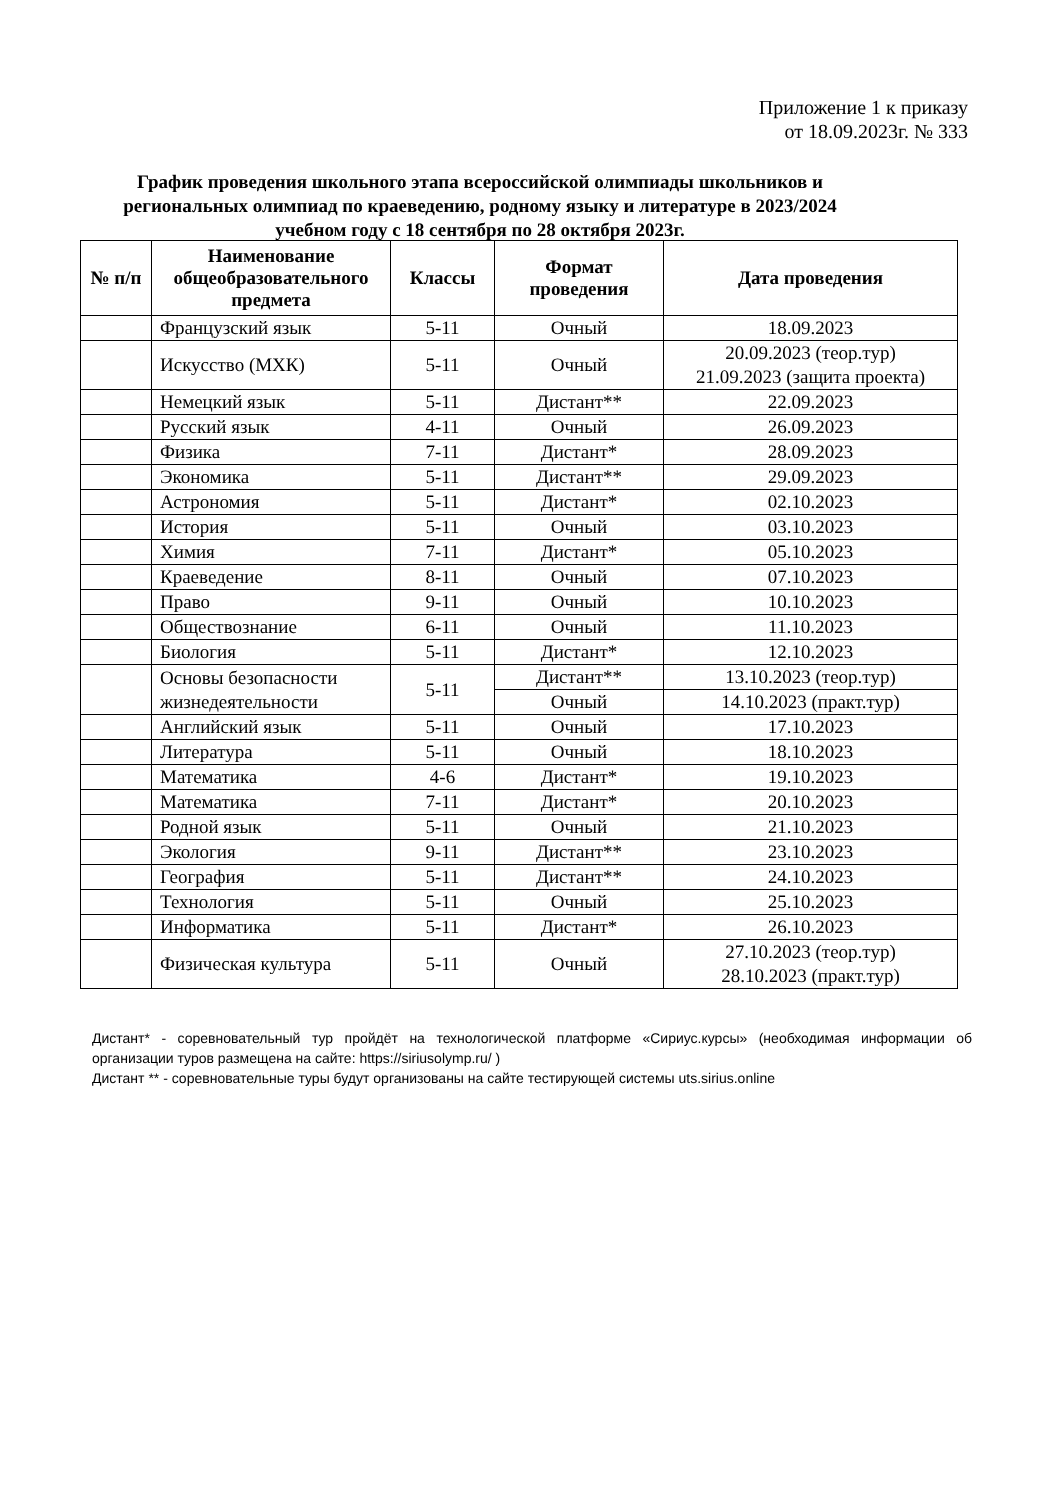Приложение 1 к приказу
от 18.09.2023г. № 333
График проведения школьного этапа всероссийской олимпиады школьников и региональных олимпиад по краеведению, родному языку и литературе в 2023/2024 учебном году с 18 сентября по 28 октября 2023г.
| № п/п | Наименование общеобразовательного предмета | Классы | Формат проведения | Дата проведения |
| --- | --- | --- | --- | --- |
| | Французский язык | 5-11 | Очный | 18.09.2023 |
| | Искусство (МХК) | 5-11 | Очный | 20.09.2023 (теор.тур) 21.09.2023 (защита проекта) |
| | Немецкий язык | 5-11 | Дистант** | 22.09.2023 |
| | Русский язык | 4-11 | Очный | 26.09.2023 |
| | Физика | 7-11 | Дистант* | 28.09.2023 |
| | Экономика | 5-11 | Дистант** | 29.09.2023 |
| | Астрономия | 5-11 | Дистант* | 02.10.2023 |
| | История | 5-11 | Очный | 03.10.2023 |
| | Химия | 7-11 | Дистант* | 05.10.2023 |
| | Краеведение | 8-11 | Очный | 07.10.2023 |
| | Право | 9-11 | Очный | 10.10.2023 |
| | Обществознание | 6-11 | Очный | 11.10.2023 |
| | Биология | 5-11 | Дистант* | 12.10.2023 |
| | Основы безопасности жизнедеятельности | 5-11 | Дистант** | 13.10.2023 (теор.тур) |
| | | | Очный | 14.10.2023 (практ.тур) |
| | Английский язык | 5-11 | Очный | 17.10.2023 |
| | Литература | 5-11 | Очный | 18.10.2023 |
| | Математика | 4-6 | Дистант* | 19.10.2023 |
| | Математика | 7-11 | Дистант* | 20.10.2023 |
| | Родной язык | 5-11 | Очный | 21.10.2023 |
| | Экология | 9-11 | Дистант** | 23.10.2023 |
| | География | 5-11 | Дистант** | 24.10.2023 |
| | Технология | 5-11 | Очный | 25.10.2023 |
| | Информатика | 5-11 | Дистант* | 26.10.2023 |
| | Физическая культура | 5-11 | Очный | 27.10.2023 (теор.тур) 28.10.2023 (практ.тур) |
Дистант* - соревновательный тур пройдёт на технологической платформе «Сириус.курсы» (необходимая информации об организации туров размещена на сайте: https://siriusolymp.ru/ )
Дистант ** - соревновательные туры будут организованы на сайте тестирующей системы uts.sirius.online